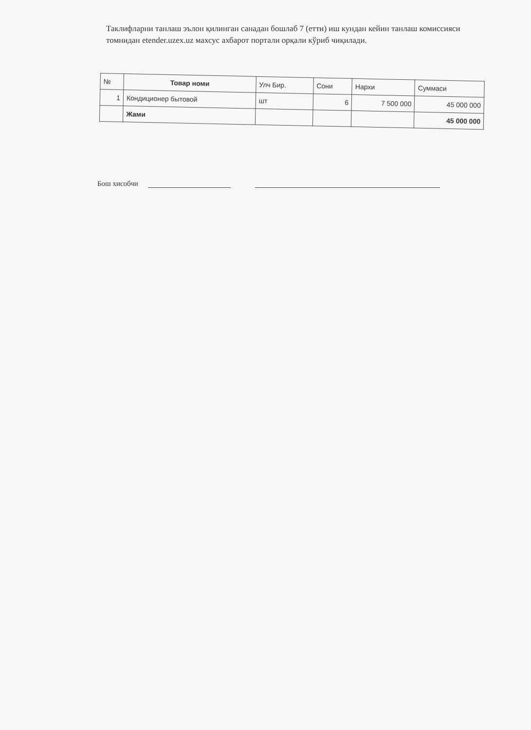Таклифларни танлаш эълон қилинган санадан бошлаб 7 (етти) иш кундан кейин танлаш комиссияси томнидан etender.uzex.uz махсус ахбарот портали орқали кўриб чиқилади.
| № | Товар номи | Улч Бир. | Сони | Нархи | Суммаси |
| --- | --- | --- | --- | --- | --- |
| 1 | Кондиционер бытовой | шт | 6 | 7 500 000 | 45 000 000 |
| | Жами | | | | 45 000 000 |
Бош хисобчи